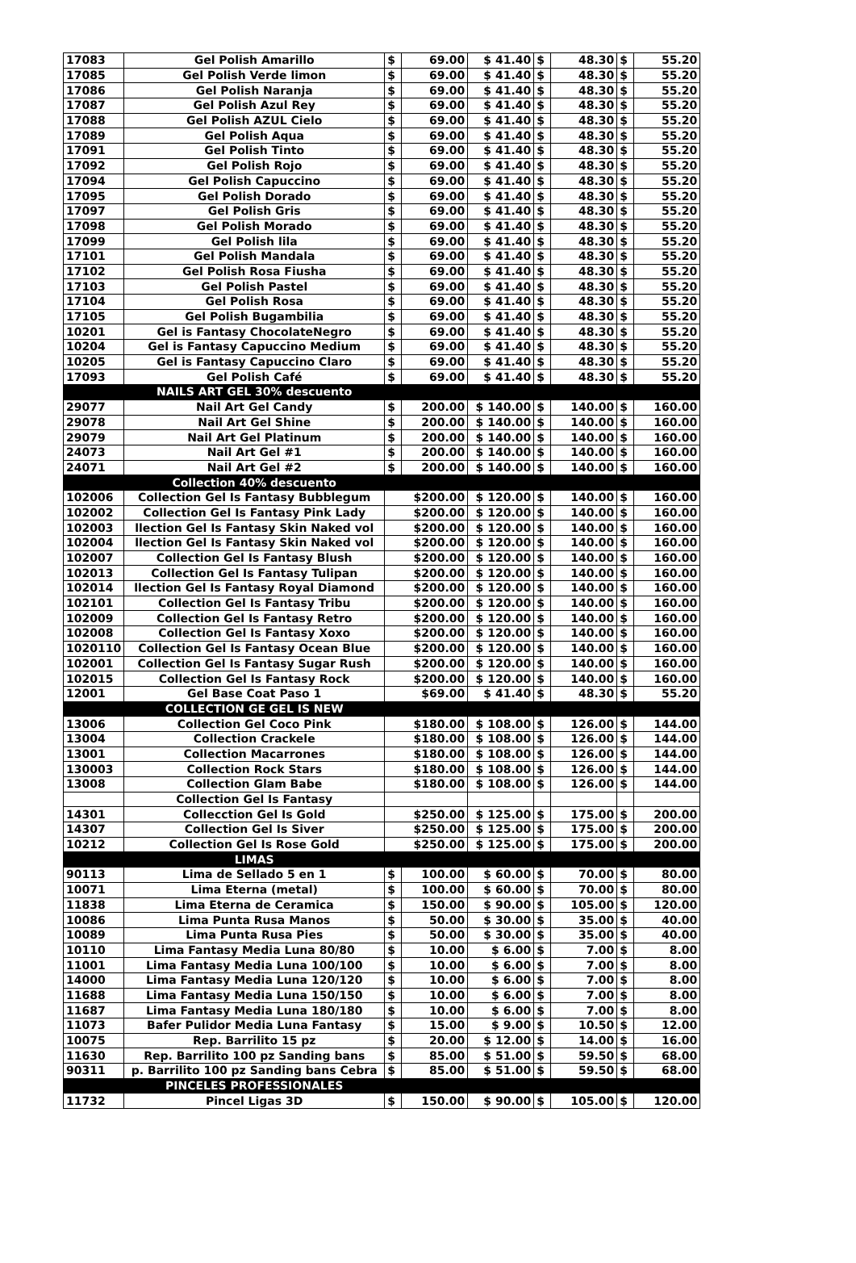| 17083 | Gel Polish Amarillo | $ | 69.00 | $ 41.40 | $ | 48.30 | $ | 55.20 |
| 17085 | Gel Polish Verde limon | $ | 69.00 | $ 41.40 | $ | 48.30 | $ | 55.20 |
| 17086 | Gel Polish Naranja | $ | 69.00 | $ 41.40 | $ | 48.30 | $ | 55.20 |
| 17087 | Gel Polish Azul Rey | $ | 69.00 | $ 41.40 | $ | 48.30 | $ | 55.20 |
| 17088 | Gel Polish AZUL Cielo | $ | 69.00 | $ 41.40 | $ | 48.30 | $ | 55.20 |
| 17089 | Gel Polish Aqua | $ | 69.00 | $ 41.40 | $ | 48.30 | $ | 55.20 |
| 17091 | Gel Polish Tinto | $ | 69.00 | $ 41.40 | $ | 48.30 | $ | 55.20 |
| 17092 | Gel Polish Rojo | $ | 69.00 | $ 41.40 | $ | 48.30 | $ | 55.20 |
| 17094 | Gel Polish Capuccino | $ | 69.00 | $ 41.40 | $ | 48.30 | $ | 55.20 |
| 17095 | Gel Polish Dorado | $ | 69.00 | $ 41.40 | $ | 48.30 | $ | 55.20 |
| 17097 | Gel Polish Gris | $ | 69.00 | $ 41.40 | $ | 48.30 | $ | 55.20 |
| 17098 | Gel Polish Morado | $ | 69.00 | $ 41.40 | $ | 48.30 | $ | 55.20 |
| 17099 | Gel Polish lila | $ | 69.00 | $ 41.40 | $ | 48.30 | $ | 55.20 |
| 17101 | Gel Polish Mandala | $ | 69.00 | $ 41.40 | $ | 48.30 | $ | 55.20 |
| 17102 | Gel Polish Rosa Fiusha | $ | 69.00 | $ 41.40 | $ | 48.30 | $ | 55.20 |
| 17103 | Gel Polish Pastel | $ | 69.00 | $ 41.40 | $ | 48.30 | $ | 55.20 |
| 17104 | Gel Polish Rosa | $ | 69.00 | $ 41.40 | $ | 48.30 | $ | 55.20 |
| 17105 | Gel Polish Bugambilia | $ | 69.00 | $ 41.40 | $ | 48.30 | $ | 55.20 |
| 10201 | Gel is Fantasy ChocolateNegro | $ | 69.00 | $ 41.40 | $ | 48.30 | $ | 55.20 |
| 10204 | Gel is Fantasy Capuccino Medium | $ | 69.00 | $ 41.40 | $ | 48.30 | $ | 55.20 |
| 10205 | Gel is Fantasy Capuccino Claro | $ | 69.00 | $ 41.40 | $ | 48.30 | $ | 55.20 |
| 17093 | Gel Polish Café | $ | 69.00 | $ 41.40 | $ | 48.30 | $ | 55.20 |
| | NAILS ART GEL 30% descuento | | | | | | | |
| 29077 | Nail Art Gel Candy | $ | 200.00 | $ 140.00 | $ | 140.00 | $ | 160.00 |
| 29078 | Nail Art Gel Shine | $ | 200.00 | $ 140.00 | $ | 140.00 | $ | 160.00 |
| 29079 | Nail Art Gel Platinum | $ | 200.00 | $ 140.00 | $ | 140.00 | $ | 160.00 |
| 24073 | Nail Art Gel #1 | $ | 200.00 | $ 140.00 | $ | 140.00 | $ | 160.00 |
| 24071 | Nail Art Gel #2 | $ | 200.00 | $ 140.00 | $ | 140.00 | $ | 160.00 |
| | Collection 40% descuento | | | | | | | |
| 102006 | Collection Gel Is Fantasy Bubblegum | $200.00 | | $ 120.00 | $ | 140.00 | $ | 160.00 |
| 102002 | Collection Gel Is Fantasy Pink Lady | $200.00 | | $ 120.00 | $ | 140.00 | $ | 160.00 |
| 102003 | llection Gel Is Fantasy Skin Naked vol | $200.00 | | $ 120.00 | $ | 140.00 | $ | 160.00 |
| 102004 | llection Gel Is Fantasy Skin Naked vol | $200.00 | | $ 120.00 | $ | 140.00 | $ | 160.00 |
| 102007 | Collection Gel Is Fantasy Blush | $200.00 | | $ 120.00 | $ | 140.00 | $ | 160.00 |
| 102013 | Collection Gel Is Fantasy Tulipan | $200.00 | | $ 120.00 | $ | 140.00 | $ | 160.00 |
| 102014 | llection Gel Is Fantasy Royal Diamond | $200.00 | | $ 120.00 | $ | 140.00 | $ | 160.00 |
| 102101 | Collection Gel Is Fantasy Tribu | $200.00 | | $ 120.00 | $ | 140.00 | $ | 160.00 |
| 102009 | Collection Gel Is Fantasy Retro | $200.00 | | $ 120.00 | $ | 140.00 | $ | 160.00 |
| 102008 | Collection Gel Is Fantasy Xoxo | $200.00 | | $ 120.00 | $ | 140.00 | $ | 160.00 |
| 1020110 | Collection Gel Is Fantasy Ocean Blue | $200.00 | | $ 120.00 | $ | 140.00 | $ | 160.00 |
| 102001 | Collection Gel Is Fantasy Sugar Rush | $200.00 | | $ 120.00 | $ | 140.00 | $ | 160.00 |
| 102015 | Collection Gel Is Fantasy Rock | $200.00 | | $ 120.00 | $ | 140.00 | $ | 160.00 |
| 12001 | Gel Base Coat Paso 1 | $69.00 | | $ 41.40 | $ | 48.30 | $ | 55.20 |
| | COLLECTION GE GEL IS NEW | | | | | | | |
| 13006 | Collection Gel Coco Pink | $180.00 | | $ 108.00 | $ | 126.00 | $ | 144.00 |
| 13004 | Collection Crackele | $180.00 | | $ 108.00 | $ | 126.00 | $ | 144.00 |
| 13001 | Collection Macarrones | $180.00 | | $ 108.00 | $ | 126.00 | $ | 144.00 |
| 130003 | Collection Rock Stars | $180.00 | | $ 108.00 | $ | 126.00 | $ | 144.00 |
| 13008 | Collection Glam Babe | $180.00 | | $ 108.00 | $ | 126.00 | $ | 144.00 |
| | Collection Gel Is Fantasy | | | | | | | |
| 14301 | Collecction Gel Is Gold | $250.00 | | $ 125.00 | $ | 175.00 | $ | 200.00 |
| 14307 | Collection Gel Is Siver | $250.00 | | $ 125.00 | $ | 175.00 | $ | 200.00 |
| 10212 | Collection Gel Is Rose Gold | $250.00 | | $ 125.00 | $ | 175.00 | $ | 200.00 |
| | LIMAS | | | | | | | |
| 90113 | Lima de Sellado 5 en 1 | $ | 100.00 | $ 60.00 | $ | 70.00 | $ | 80.00 |
| 10071 | Lima Eterna (metal) | $ | 100.00 | $ 60.00 | $ | 70.00 | $ | 80.00 |
| 11838 | Lima Eterna de Ceramica | $ | 150.00 | $ 90.00 | $ | 105.00 | $ | 120.00 |
| 10086 | Lima Punta Rusa Manos | $ | 50.00 | $ 30.00 | $ | 35.00 | $ | 40.00 |
| 10089 | Lima Punta Rusa Pies | $ | 50.00 | $ 30.00 | $ | 35.00 | $ | 40.00 |
| 10110 | Lima Fantasy Media Luna 80/80 | $ | 10.00 | $ 6.00 | $ | 7.00 | $ | 8.00 |
| 11001 | Lima Fantasy Media Luna 100/100 | $ | 10.00 | $ 6.00 | $ | 7.00 | $ | 8.00 |
| 14000 | Lima Fantasy Media Luna 120/120 | $ | 10.00 | $ 6.00 | $ | 7.00 | $ | 8.00 |
| 11688 | Lima Fantasy Media Luna 150/150 | $ | 10.00 | $ 6.00 | $ | 7.00 | $ | 8.00 |
| 11687 | Lima Fantasy Media Luna 180/180 | $ | 10.00 | $ 6.00 | $ | 7.00 | $ | 8.00 |
| 11073 | Bafer Pulidor Media Luna Fantasy | $ | 15.00 | $ 9.00 | $ | 10.50 | $ | 12.00 |
| 10075 | Rep. Barrilito 15 pz | $ | 20.00 | $ 12.00 | $ | 14.00 | $ | 16.00 |
| 11630 | Rep. Barrilito 100 pz Sanding bans | $ | 85.00 | $ 51.00 | $ | 59.50 | $ | 68.00 |
| 90311 | p. Barrilito 100 pz Sanding bans Cebra | $ | 85.00 | $ 51.00 | $ | 59.50 | $ | 68.00 |
| | PINCELES PROFESSIONALES | | | | | | | |
| 11732 | Pincel Ligas 3D | $ | 150.00 | $ 90.00 | $ | 105.00 | $ | 120.00 |